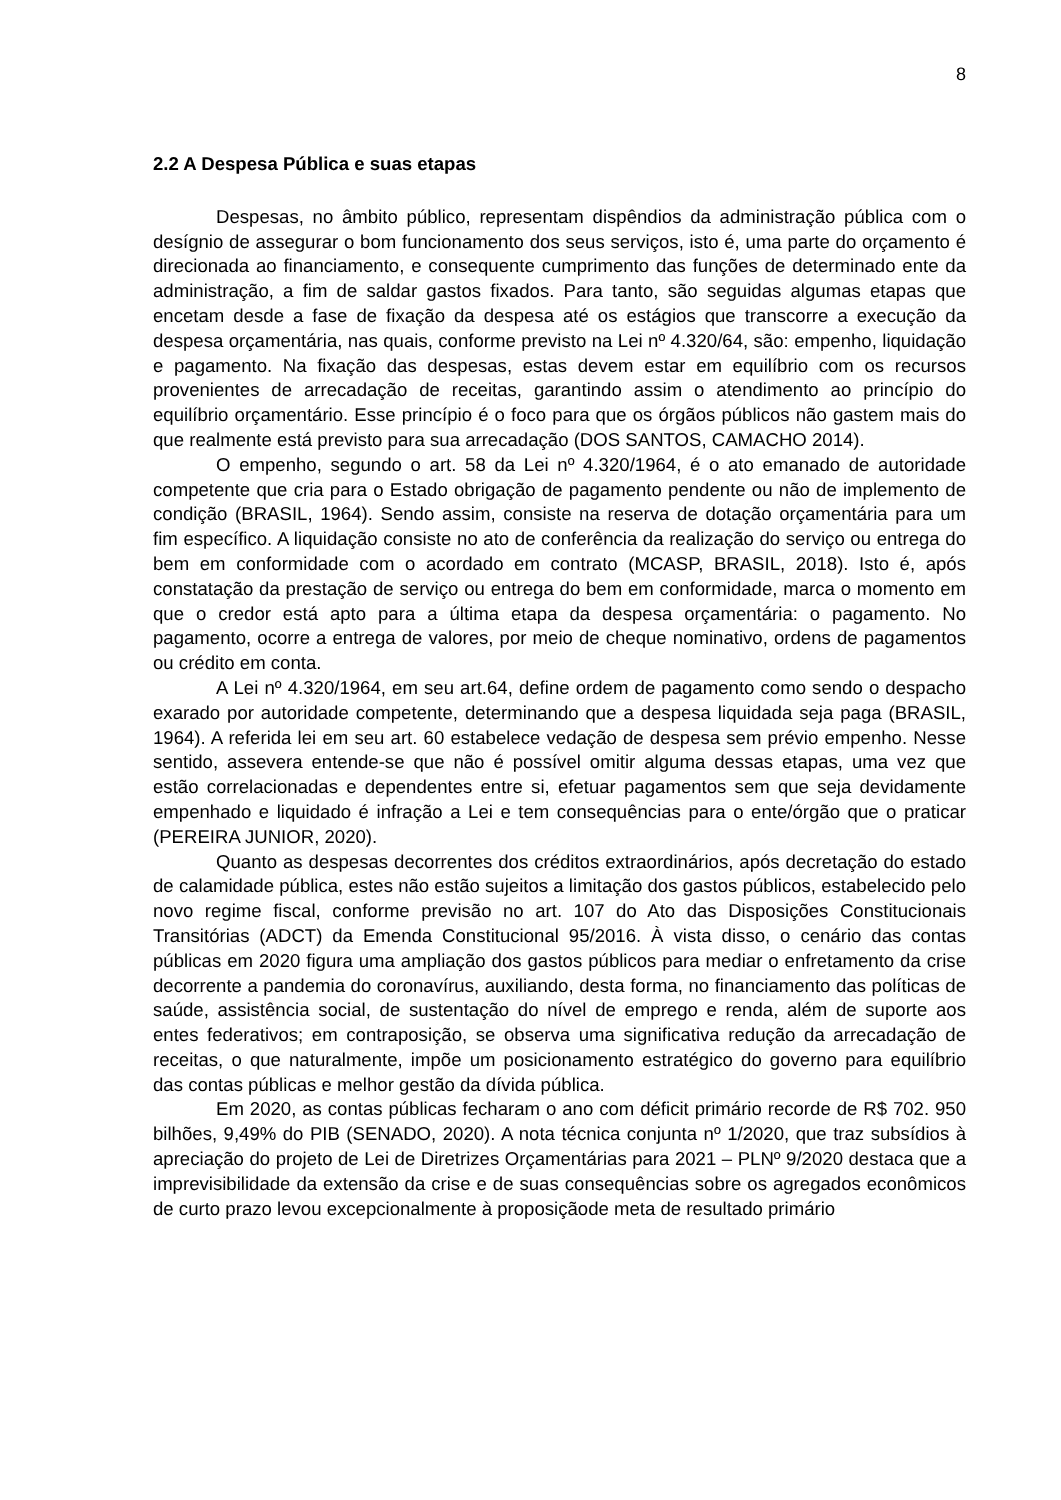8
2.2 A Despesa Pública e suas etapas
Despesas, no âmbito público, representam dispêndios da administração pública com o desígnio de assegurar o bom funcionamento dos seus serviços, isto é, uma parte do orçamento é direcionada ao financiamento, e consequente cumprimento das funções de determinado ente da administração, a fim de saldar gastos fixados. Para tanto, são seguidas algumas etapas que encetam desde a fase de fixação da despesa até os estágios que transcorre a execução da despesa orçamentária, nas quais, conforme previsto na Lei nº 4.320/64, são: empenho, liquidação e pagamento. Na fixação das despesas, estas devem estar em equilíbrio com os recursos provenientes de arrecadação de receitas, garantindo assim o atendimento ao princípio do equilíbrio orçamentário. Esse princípio é o foco para que os órgãos públicos não gastem mais do que realmente está previsto para sua arrecadação (DOS SANTOS, CAMACHO 2014).
O empenho, segundo o art. 58 da Lei nº 4.320/1964, é o ato emanado de autoridade competente que cria para o Estado obrigação de pagamento pendente ou não de implemento de condição (BRASIL, 1964). Sendo assim, consiste na reserva de dotação orçamentária para um fim específico. A liquidação consiste no ato de conferência da realização do serviço ou entrega do bem em conformidade com o acordado em contrato (MCASP, BRASIL, 2018). Isto é, após constatação da prestação de serviço ou entrega do bem em conformidade, marca o momento em que o credor está apto para a última etapa da despesa orçamentária: o pagamento. No pagamento, ocorre a entrega de valores, por meio de cheque nominativo, ordens de pagamentos ou crédito em conta.
A Lei nº 4.320/1964, em seu art.64, define ordem de pagamento como sendo o despacho exarado por autoridade competente, determinando que a despesa liquidada seja paga (BRASIL, 1964). A referida lei em seu art. 60 estabelece vedação de despesa sem prévio empenho. Nesse sentido, assevera entende-se que não é possível omitir alguma dessas etapas, uma vez que estão correlacionadas e dependentes entre si, efetuar pagamentos sem que seja devidamente empenhado e liquidado é infração a Lei e tem consequências para o ente/órgão que o praticar (PEREIRA JUNIOR, 2020).
Quanto as despesas decorrentes dos créditos extraordinários, após decretação do estado de calamidade pública, estes não estão sujeitos a limitação dos gastos públicos, estabelecido pelo novo regime fiscal, conforme previsão no art. 107 do Ato das Disposições Constitucionais Transitórias (ADCT) da Emenda Constitucional 95/2016. À vista disso, o cenário das contas públicas em 2020 figura uma ampliação dos gastos públicos para mediar o enfretamento da crise decorrente a pandemia do coronavírus, auxiliando, desta forma, no financiamento das políticas de saúde, assistência social, de sustentação do nível de emprego e renda, além de suporte aos entes federativos; em contraposição, se observa uma significativa redução da arrecadação de receitas, o que naturalmente, impõe um posicionamento estratégico do governo para equilíbrio das contas públicas e melhor gestão da dívida pública.
Em 2020, as contas públicas fecharam o ano com déficit primário recorde de R$ 702. 950 bilhões, 9,49% do PIB (SENADO, 2020). A nota técnica conjunta nº 1/2020, que traz subsídios à apreciação do projeto de Lei de Diretrizes Orçamentárias para 2021 – PLNº 9/2020 destaca que a imprevisibilidade da extensão da crise e de suas consequências sobre os agregados econômicos de curto prazo levou excepcionalmente à proposiçãode meta de resultado primário